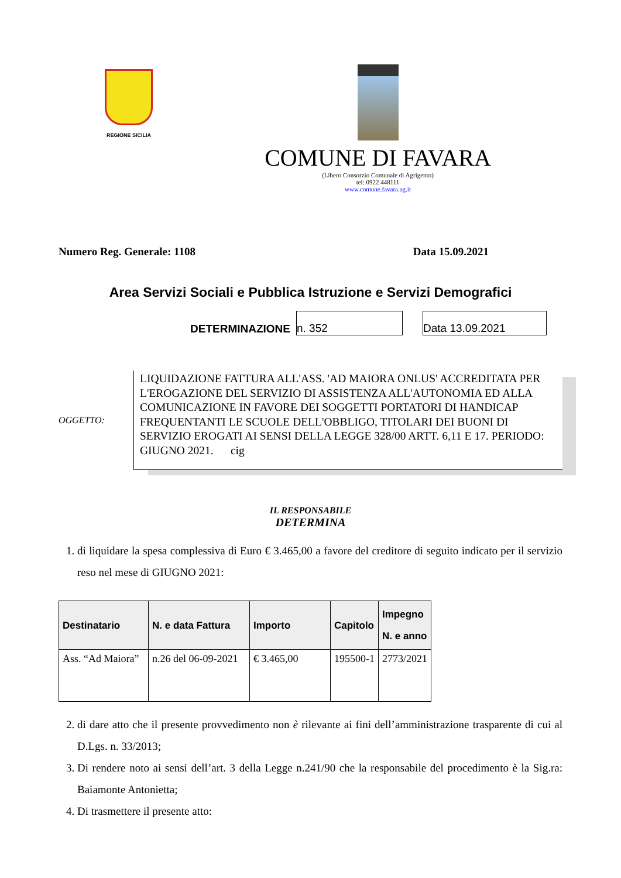REGIONE SICILIA
COMUNE DI FAVARA
(Libero Consorzio Comunale di Agrigento)
tel: 0922 448111
www.comune.favara.ag.it
Numero Reg. Generale: 1108 Data 15.09.2021
Area Servizi Sociali e Pubblica Istruzione e Servizi Demografici
DETERMINAZIONE
n. 352
Data 13.09.2021
OGGETTO:
LIQUIDAZIONE FATTURA ALL'ASS. 'AD MAIORA ONLUS' ACCREDITATA PER L'EROGAZIONE DEL SERVIZIO DI ASSISTENZA ALL'AUTONOMIA ED ALLA COMUNICAZIONE IN FAVORE DEI SOGGETTI PORTATORI DI HANDICAP FREQUENTANTI LE SCUOLE DELL'OBBLIGO, TITOLARI DEI BUONI DI SERVIZIO EROGATI AI SENSI DELLA LEGGE 328/00 ARTT. 6,11 E 17. PERIODO: GIUGNO 2021. cig
IL RESPONSABILE
DETERMINA
1. di liquidare la spesa complessiva di Euro € 3.465,00 a favore del creditore di seguito indicato per il servizio reso nel mese di GIUGNO 2021:
| Destinatario | N. e data Fattura | Importo | Capitolo | Impegno N. e anno |
| --- | --- | --- | --- | --- |
| Ass. “Ad Maiora” | n.26 del 06-09-2021 | € 3.465,00 | 195500-1 | 2773/2021 |
2. di dare atto che il presente provvedimento non è rilevante ai fini dell’amministrazione trasparente di cui al D.Lgs. n. 33/2013;
3. Di rendere noto ai sensi dell’art. 3 della Legge n.241/90 che la responsabile del procedimento è la Sig.ra: Baiamonte Antonietta;
4. Di trasmettere il presente atto: